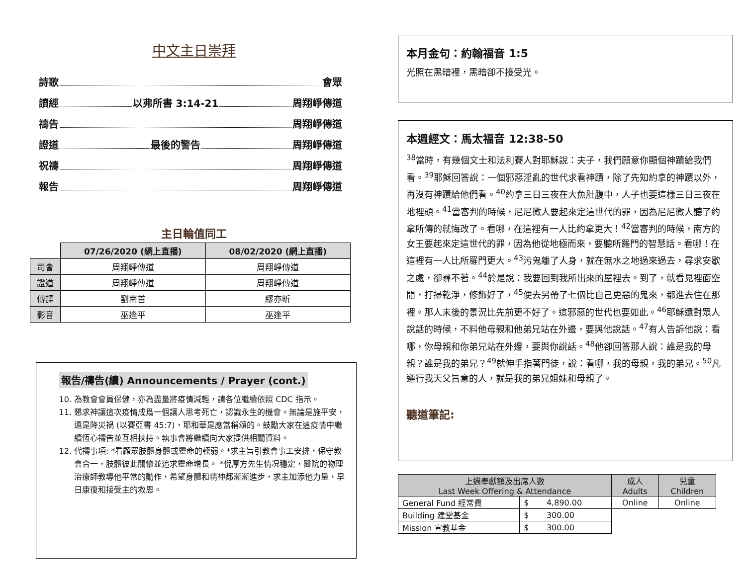中文主日崇拜
詩歌 會眾
讀經 以弗所書 3:14-21 周翔崢傳道
禱告 周翔崢傳道
證道 最後的警告 周翔崢傳道
祝禱 周翔崢傳道
報告 周翔崢傳道
主日輪值同工
| | 07/26/2020 (網上直播) | 08/02/2020 (網上直播) |
| 司會 | 周翔崢傳道 | 周翔崢傳道 |
| 證道 | 周翔崢傳道 | 周翔崢傳道 |
| 傳譯 | 劉南首 | 繆亦昕 |
| 影音 | 巫逢平 | 巫逢平 |
報告/禱告(續) Announcements / Prayer (cont.)
10. 為教會會員保健，亦為盡量將疫情減輕，請各位繼續依照 CDC 指示。
11. 懇求神讓這次疫情成爲一個讓人思考死亡，認識永生的機會。無論是施平安，還是降災禍 (以賽亞書 45:7)，耶和華是應當稱頌的。鼓勵大家在這疫情中繼續恆心禱告並互相扶持。執事會將繼續向大家提供相關資料。
12. 代禱事項: *看顧眾肢體身體或靈命的輭弱。*求主旨引教會事工安排，保守教會合一，肢體彼此關懷並追求靈命增長。 *倪厚方先生情况穩定，醫院的物理治療師教導他平常的動作，希望身體和精神都漸漸進步，求主加添他力量，早日康復和接受主的救恩。
本月金句：約翰福音 1:5
光照在黑暗裡，黑暗卻不接受光。
本週經文：馬太福音 12:38-50
<sup>38</sup> 當時，有幾個文士和法利賽人對耶穌說：夫子，我們願意你顯個神蹟給我們看。<sup>39</sup>耶穌回答說：一個邪惡淫亂的世代求看神蹟，除了先知約拿的神蹟以外，再沒有神蹟給他們看。<sup>40</sup>約拿三日三夜在大魚肚腹中，人子也要這樣三日三夜在地裡頭。<sup>41</sup>當審判的時候，尼尼微人要起來定這世代的罪，因為尼尼微人聽了約拿所傳的就悔改了。看哪，在這裡有一人比約拿更大！<sup>42</sup>當審判的時候，南方的女王要起來定這世代的罪，因為他從地極而來，要聽所羅門的智慧話。看哪！在這裡有一人比所羅門更大。<sup>43</sup>污鬼離了人身，就在無水之地過來過去，尋求安歇之處，卻尋不著。<sup>44</sup>於是說：我要回到我所出來的屋裡去。到了，就看見裡面空閒，打掃乾淨，修飾好了，<sup>45</sup>便去另帶了七個比自己更惡的鬼來，都進去住在那裡。那人末後的景況比先前更不好了。這邪惡的世代也要如此。<sup>46</sup>耶穌還對眾人說話的時候，不料他母親和他弟兄站在外邊，要與他說話。<sup>47</sup>有人告訴他說：看哪，你母親和你弟兄站在外邊，要與你說話。<sup>48</sup>他卻回答那人說：誰是我的母親？誰是我的弟兄？<sup>49</sup>就伸手指著門徒，說：看哪，我的母親，我的弟兄。<sup>50</sup>凡遵行我天父旨意的人，就是我的弟兄姐妹和母親了。
聽道筆記:
| 上週奉獻額及出席人數 Last Week Offering & Attendance | | 成人 Adults | 兒童 Children |
| General Fund 經常費 | $ 4,890.00 | Online | Online |
| Building 建堂基金 | $ 300.00 | | |
| Mission 宣教基金 | $ 300.00 | | |